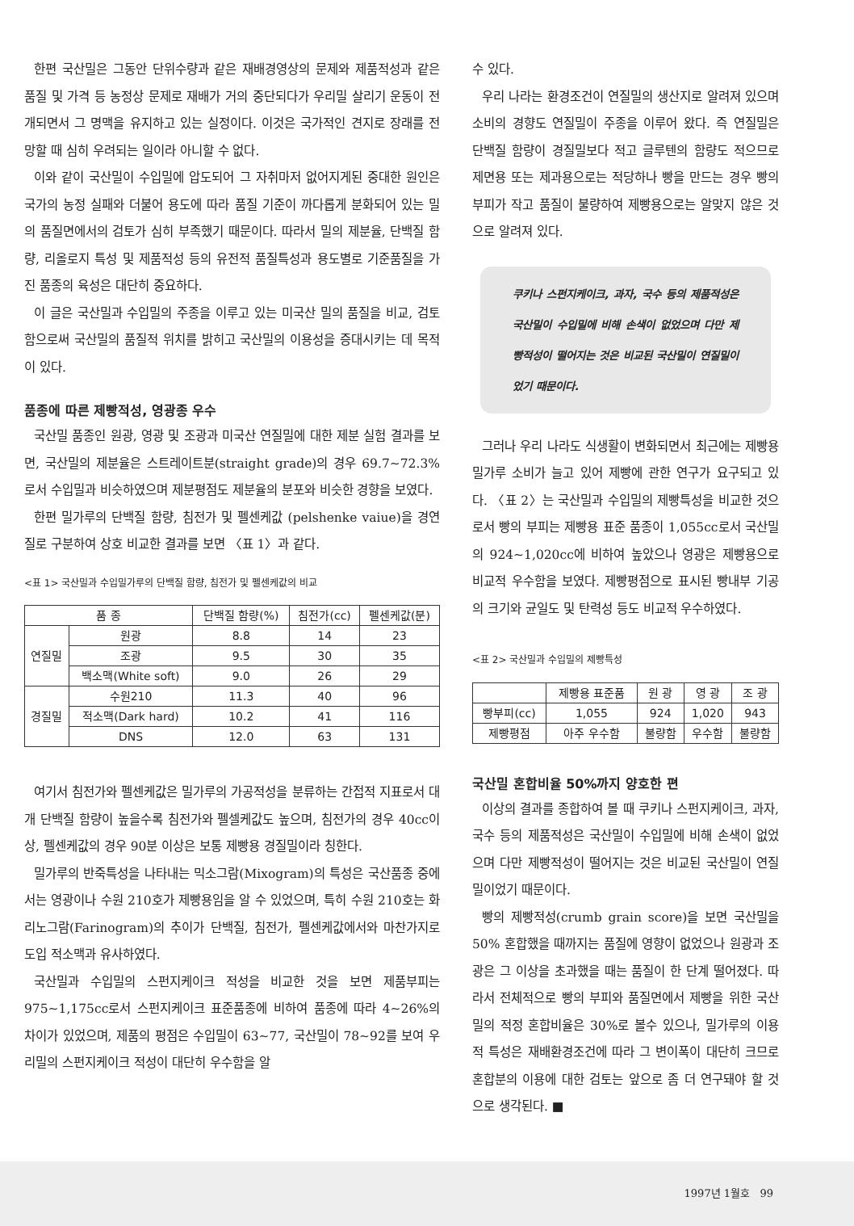한편 국산밀은 그동안 단위수량과 같은 재배경영상의 문제와 제품적성과 같은 품질 및 가격 등 농정상 문제로 재배가 거의 중단되다가 우리밀 살리기 운동이 전개되면서 그 명맥을 유지하고 있는 실정이다. 이것은 국가적인 견지로 장래를 전망할 때 심히 우려되는 일이라 아니할 수 없다.
이와 같이 국산밀이 수입밀에 압도되어 그 자취마저 없어지게된 중대한 원인은 국가의 농정 실패와 더불어 용도에 따라 품질 기준이 까다롭게 분화되어 있는 밀의 품질면에서의 검토가 심히 부족했기 때문이다. 따라서 밀의 제분율, 단백질 함량, 리올로지 특성 및 제품적성 등의 유전적 품질특성과 용도별로 기준품질을 가진 품종의 육성은 대단히 중요하다.
이 글은 국산밀과 수입밀의 주종을 이루고 있는 미국산 밀의 품질을 비교, 검토함으로써 국산밀의 품질적 위치를 밝히고 국산밀의 이용성을 증대시키는 데 목적이 있다.
품종에 따른 제빵적성, 영광종 우수
국산밀 품종인 원광, 영광 및 조광과 미국산 연질밀에 대한 제분 실험 결과를 보면, 국산밀의 제분율은 스트레이트분(straight grade)의 경우 69.7∼72.3%로서 수입밀과 비슷하였으며 제분평점도 제분율의 분포와 비슷한 경향을 보였다.
한편 밀가루의 단백질 함량, 침전가 및 펠센케값 (pelshenke vaiue)을 경연질로 구분하여 상호 비교한 결과를 보면 〈표 1〉과 같다.
<표 1> 국산밀과 수입밀가루의 단백질 함량, 침전가 및 펠센케값의 비교
| 품 종 | | 단백질 함량(%) | 침전가(cc) | 펠센케값(분) |
| --- | --- | --- | --- | --- |
| 연질밀 | 원광 | 8.8 | 14 | 23 |
| | 조광 | 9.5 | 30 | 35 |
| | 백소맥(White soft) | 9.0 | 26 | 29 |
| 경질밀 | 수원210 | 11.3 | 40 | 96 |
| | 적소맥(Dark hard) | 10.2 | 41 | 116 |
| | DNS | 12.0 | 63 | 131 |
여기서 침전가와 펠센케값은 밀가루의 가공적성을 분류하는 간접적 지표로서 대개 단백질 함량이 높을수록 침전가와 펠셀케값도 높으며, 침전가의 경우 40cc이상, 펠센케값의 경우 90분 이상은 보통 제빵용 경질밀이라 칭한다.
밀가루의 반죽특성을 나타내는 믹소그람(Mixogram)의 특성은 국산품종 중에서는 영광이나 수원 210호가 제빵용임을 알 수 있었으며, 특히 수원 210호는 화리노그람(Farinogram)의 추이가 단백질, 침전가, 펠센케값에서와 마찬가지로 도입 적소맥과 유사하였다.
국산밀과 수입밀의 스펀지케이크 적성을 비교한 것을 보면 제품부피는 975∼1,175cc로서 스펀지케이크 표준품종에 비하여 품종에 따라 4∼26%의 차이가 있었으며, 제품의 평점은 수입밀이 63∼77, 국산밀이 78∼92를 보여 우리밀의 스펀지케이크 적성이 대단히 우수함을 알
수 있다.
우리 나라는 환경조건이 연질밀의 생산지로 알려져 있으며 소비의 경향도 연질밀이 주종을 이루어 왔다. 즉 연질밀은 단백질 함량이 경질밀보다 적고 글루텐의 함량도 적으므로 제면용 또는 제과용으로는 적당하나 빵을 만드는 경우 빵의 부피가 작고 품질이 불량하여 제빵용으로는 알맞지 않은 것으로 알려져 있다.
쿠키나 스펀지케이크, 과자, 국수 등의 제품적성은 국산밀이 수입밀에 비해 손색이 없었으며 다만 제빵적성이 떨어지는 것은 비교된 국산밀이 연질밀이었기 때문이다.
그러나 우리 나라도 식생활이 변화되면서 최근에는 제빵용 밀가루 소비가 늘고 있어 제빵에 관한 연구가 요구되고 있다. 〈표 2〉는 국산밀과 수입밀의 제빵특성을 비교한 것으로서 빵의 부피는 제빵용 표준 품종이 1,055cc로서 국산밀의 924∼1,020cc에 비하여 높았으나 영광은 제빵용으로 비교적 우수함을 보였다. 제빵평점으로 표시된 빵내부 기공의 크기와 균일도 및 탄력성 등도 비교적 우수하였다.
<표 2> 국산밀과 수입밀의 제빵특성
| | 제빵용 표준품 | 원 광 | 영 광 | 조 광 |
| --- | --- | --- | --- | --- |
| 빵부피(cc) | 1,055 | 924 | 1,020 | 943 |
| 제빵평점 | 아주 우수함 | 불량함 | 우수함 | 불량함 |
국산밀 혼합비율 50%까지 양호한 편
이상의 결과를 종합하여 볼 때 쿠키나 스펀지케이크, 과자, 국수 등의 제품적성은 국산밀이 수입밀에 비해 손색이 없었으며 다만 제빵적성이 떨어지는 것은 비교된 국산밀이 연질밀이었기 때문이다.
빵의 제빵적성(crumb grain score)을 보면 국산밀을 50% 혼합했을 때까지는 품질에 영향이 없었으나 원광과 조광은 그 이상을 초과했을 때는 품질이 한 단계 떨어졌다. 따라서 전체적으로 빵의 부피와 품질면에서 제빵을 위한 국산밀의 적정 혼합비율은 30%로 볼수 있으나, 밀가루의 이용적 특성은 재배환경조건에 따라 그 변이폭이 대단히 크므로 혼합분의 이용에 대한 검토는 앞으로 좀 더 연구돼야 할 것으로 생각된다. ■
1997년 1월호 99